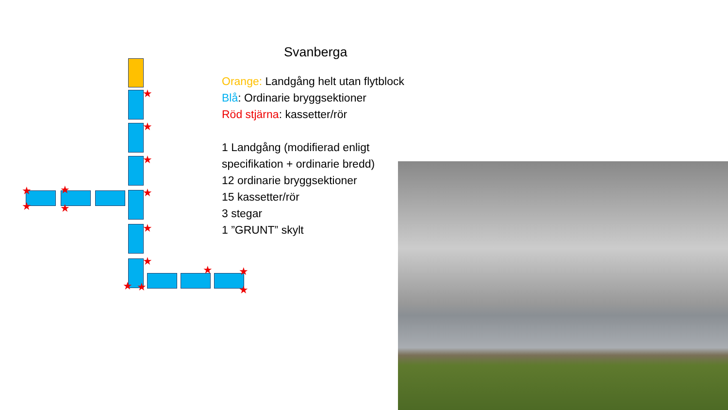Svanberga
Orange: Landgång helt utan flytblock
Blå: Ordinarie bryggsektioner
Röd stjärna: kassetter/rör
1 Landgång (modifierad enligt
specifikation + ordinarie bredd)
12 ordinarie bryggsektioner
15 kassetter/rör
3 stegar
1 ”GRUNT” skylt
★
★
★
★
★
★
★
★
★
★
★ ★
★ ★
★